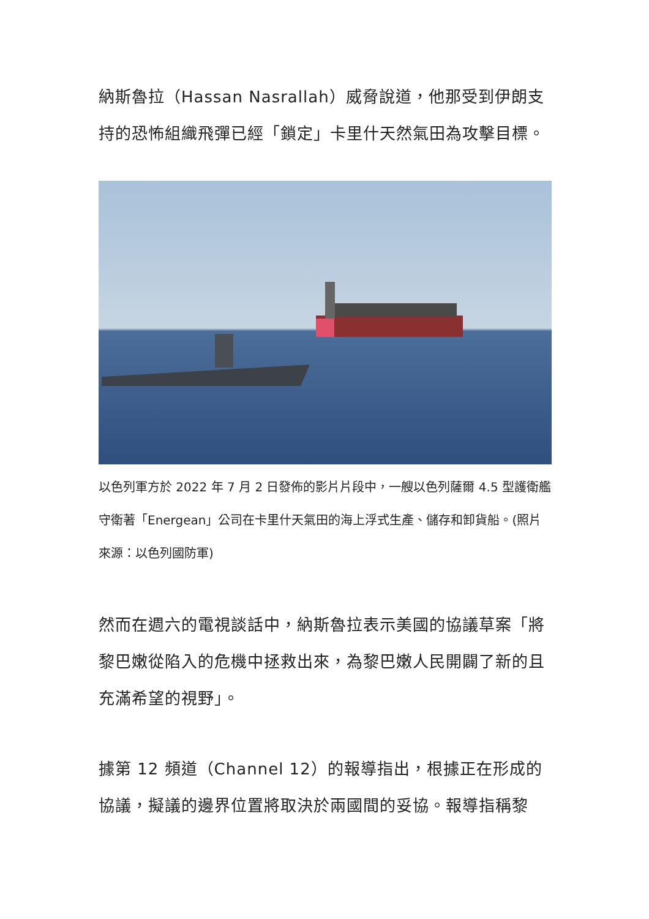納斯魯拉（Hassan Nasrallah）威脅說道，他那受到伊朗支持的恐怖組織飛彈已經「鎖定」卡里什天然氣田為攻擊目標。
以色列軍方於 2022 年 7 月 2 日發佈的影片片段中，一艘以色列薩爾 4.5 型護衛艦守衛著「Energean」公司在卡里什天氣田的海上浮式生產、儲存和卸貨船。(照片來源：以色列國防軍)
然而在週六的電視談話中，納斯魯拉表示美國的協議草案「將黎巴嫩從陷入的危機中拯救出來，為黎巴嫩人民開闢了新的且充滿希望的視野」。
據第 12 頻道（Channel 12）的報導指出，根據正在形成的協議，擬議的邊界位置將取決於兩國間的妥協。報導指稱黎